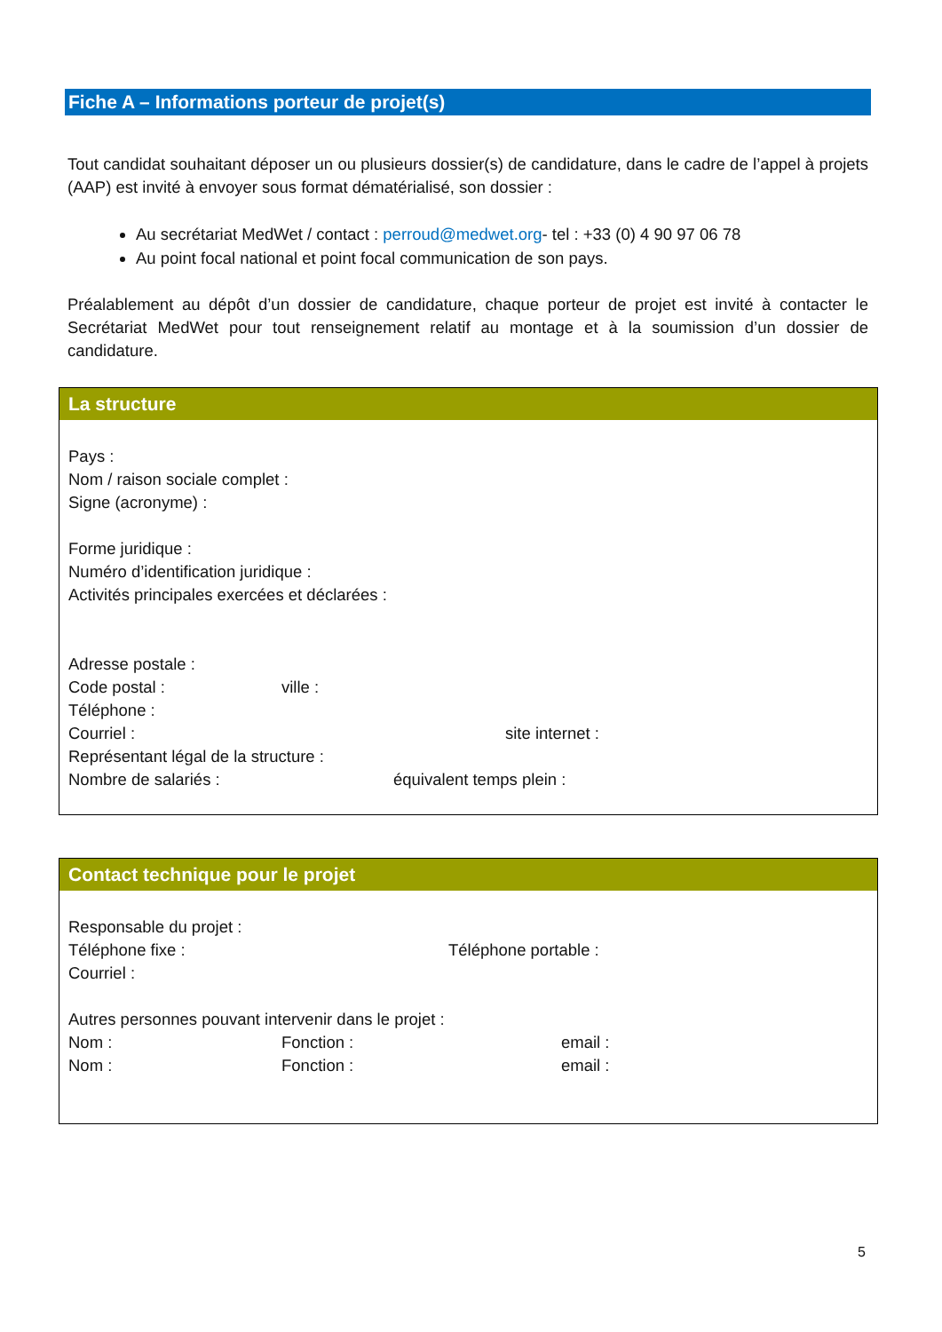Fiche A – Informations porteur de projet(s)
Tout candidat souhaitant déposer un ou plusieurs dossier(s) de candidature, dans le cadre de l’appel à projets (AAP) est invité à envoyer sous format dématérialisé, son dossier :
Au secrétariat MedWet / contact : perroud@medwet.org- tel : +33 (0) 4 90 97 06 78
Au point focal national et point focal communication de son pays.
Préalablement au dépôt d’un dossier de candidature, chaque porteur de projet est invité à contacter le Secrétariat MedWet pour tout renseignement relatif au montage et à la soumission d’un dossier de candidature.
La structure
Pays :
Nom / raison sociale complet :
Signe (acronyme) :
Forme juridique :
Numéro d’identification juridique :
Activités principales exercées et déclarées :
Adresse postale :
Code postal : ville :
Téléphone :
Courriel : site internet :
Représentant légal de la structure :
Nombre de salariés : équivalent temps plein :
Contact technique pour le projet
Responsable du projet :
Téléphone fixe : Téléphone portable :
Courriel :
Autres personnes pouvant intervenir dans le projet :
Nom : Fonction : email :
Nom : Fonction : email :
5